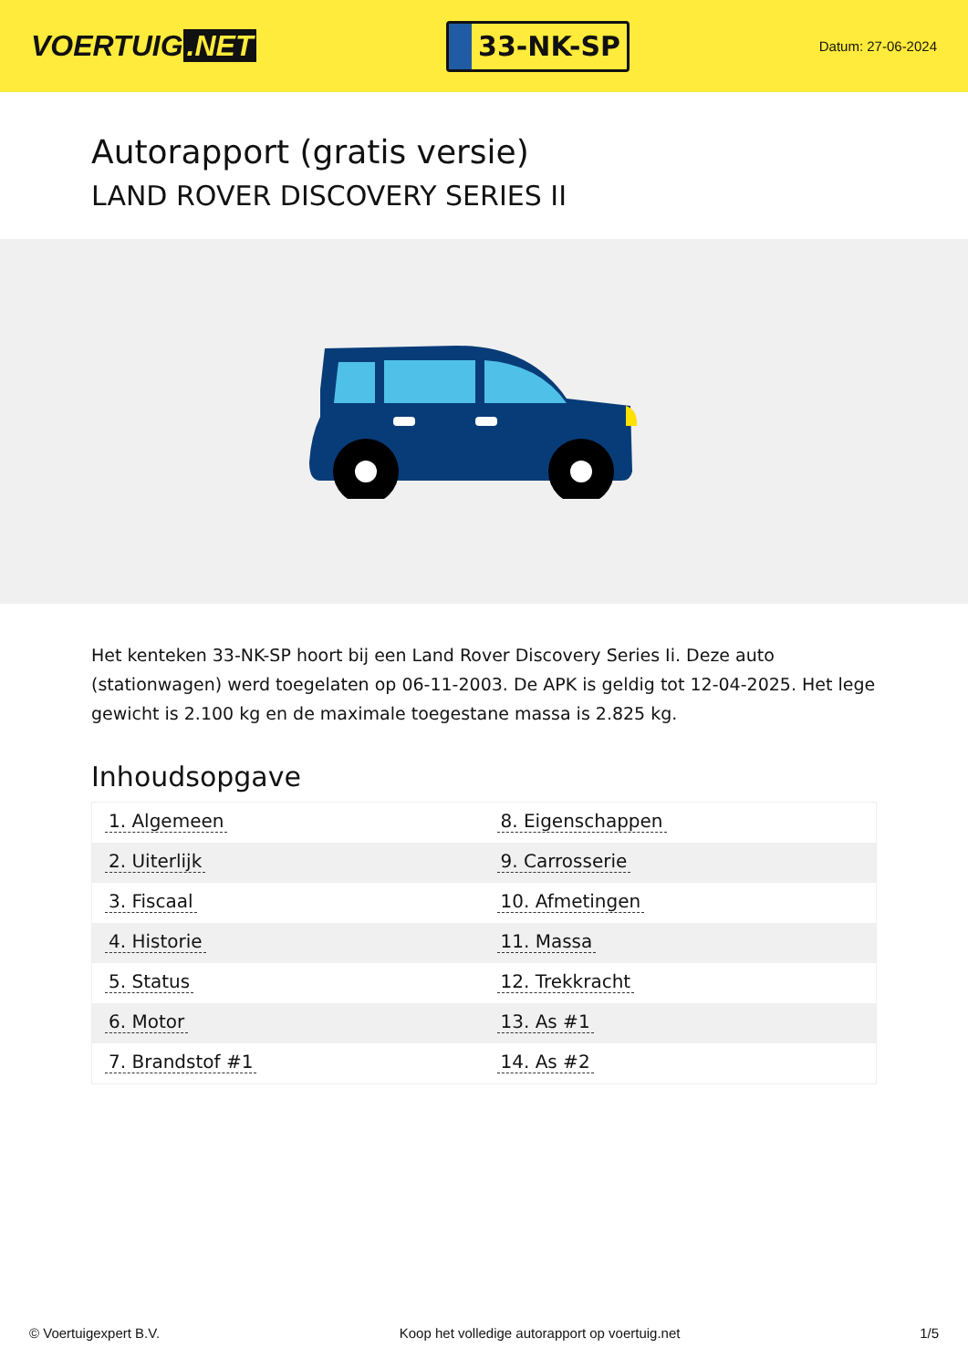VOERTUIG.NET
33-NK-SP
Datum: 27-06-2024
Autorapport (gratis versie)
LAND ROVER DISCOVERY SERIES II
Het kenteken 33-NK-SP hoort bij een Land Rover Discovery Series Ii. Deze auto (stationwagen) werd toegelaten op 06-11-2003. De APK is geldig tot 12-04-2025. Het lege gewicht is 2.100 kg en de maximale toegestane massa is 2.825 kg.
Inhoudsopgave
| 1. Algemeen | 8. Eigenschappen |
| 2. Uiterlijk | 9. Carrosserie |
| 3. Fiscaal | 10. Afmetingen |
| 4. Historie | 11. Massa |
| 5. Status | 12. Trekkracht |
| 6. Motor | 13. As #1 |
| 7. Brandstof #1 | 14. As #2 |
© Voertuigexpert B.V. Koop het volledige autorapport op voertuig.net 1/5